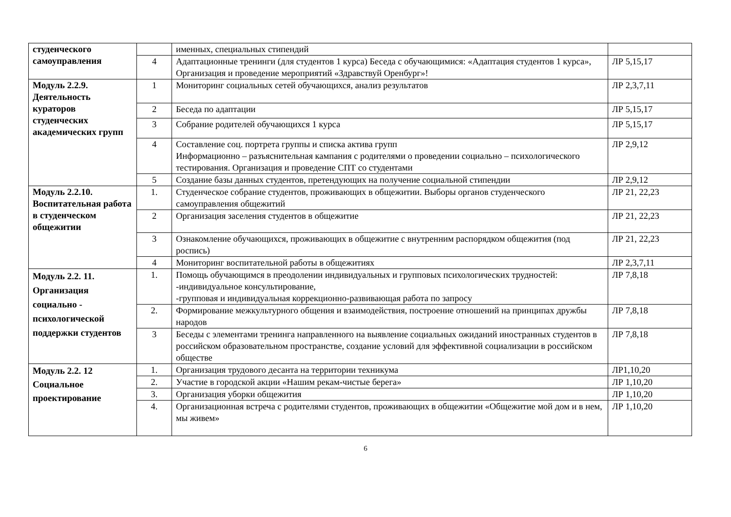| студенческого самоуправления | | именных, специальных стипендий | |
| | 4 | Адаптационные тренинги (для студентов 1 курса) Беседа с обучающимися: «Адаптация студентов 1 курса», Организация и проведение мероприятий «Здравствуй Оренбург»! | ЛР 5,15,17 |
| Модуль 2.2.9. Деятельность кураторов студенческих академических групп | 1 | Мониторинг социальных сетей обучающихся, анализ результатов | ЛР 2,3,7,11 |
| | 2 | Беседа по адаптации | ЛР 5,15,17 |
| | 3 | Собрание родителей обучающихся 1 курса | ЛР 5,15,17 |
| | 4 | Составление соц. портрета группы и списка актива групп Информационно – разъяснительная кампания с родителями о проведении социально – психологического тестирования. Организация и проведение СПТ со студентами | ЛР 2,9,12 |
| | 5 | Создание базы данных студентов, претендующих на получение социальной стипендии | ЛР 2,9,12 |
| Модуль 2.2.10. Воспитательная работа в студенческом общежитии | 1. | Студенческое собрание студентов, проживающих в общежитии. Выборы органов студенческого самоуправления общежитий | ЛР 21, 22,23 |
| | 2 | Организация заселения студентов в общежитие | ЛР 21, 22,23 |
| | 3 | Ознакомление обучающихся, проживающих в общежитие с внутренним распорядком общежития (под роспись) | ЛР 21, 22,23 |
| | 4 | Мониторинг воспитательной работы в общежитиях | ЛР 2,3,7,11 |
| Модуль 2.2. 11. Организация социально - психологической поддержки студентов | 1. | Помощь обучающимся в преодолении индивидуальных и групповых психологических трудностей: -индивидуальное консультирование, -групповая и индивидуальная коррекционно-развивающая работа по запросу | ЛР 7,8,18 |
| | 2. | Формирование межкультурного общения и взаимодействия, построение отношений на принципах дружбы народов | ЛР 7,8,18 |
| | 3 | Беседы с элементами тренинга направленного на выявление социальных ожиданий иностранных студентов в российском образовательном пространстве, создание условий для эффективной социализации в российском обществе | ЛР 7,8,18 |
| Модуль 2.2. 12 Социальное проектирование | 1. | Организация трудового десанта на территории техникума | ЛР1,10,20 |
| | 2. | Участие в городской акции «Нашим рекам-чистые берега» | ЛР 1,10,20 |
| | 3. | Организация уборки общежития | ЛР 1,10,20 |
| | 4. | Организационная встреча с родителями студентов, проживающих в общежитии «Общежитие мой дом и в нем, мы живем» | ЛР 1,10,20 |
6